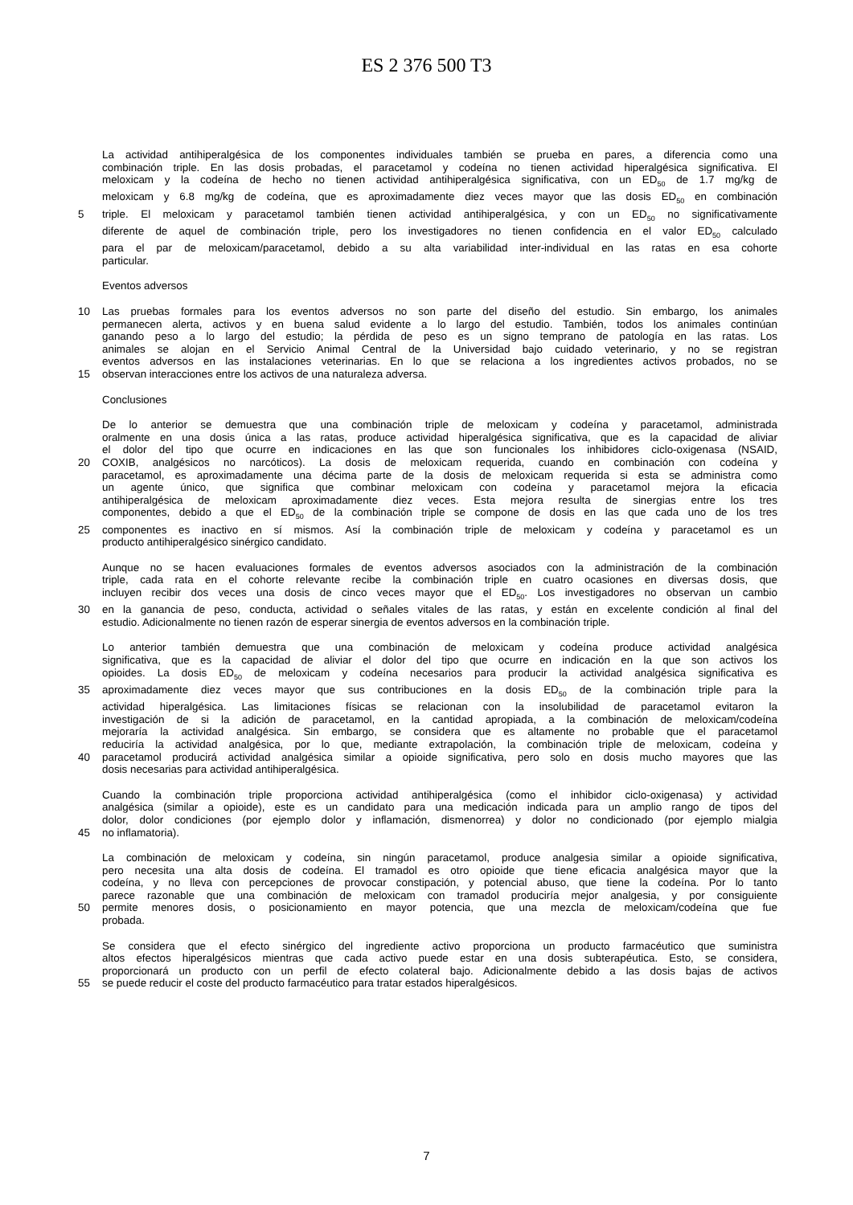ES 2 376 500 T3
La actividad antihiperalgésica de los componentes individuales también se prueba en pares, a diferencia como una
combinación triple. En las dosis probadas, el paracetamol y codeína no tienen actividad hiperalgésica significativa. El
meloxicam y la codeína de hecho no tienen actividad antihiperalgésica significativa, con un ED<sub>50</sub> de 1.7 mg/kg de
meloxicam y 6.8 mg/kg de codeína, que es aproximadamente diez veces mayor que las dosis ED<sub>50</sub> en combinación
5 triple. El meloxicam y paracetamol también tienen actividad antihiperalgésica, y con un ED<sub>50</sub> no significativamente
diferente de aquel de combinación triple, pero los investigadores no tienen confidencia en el valor ED<sub>50</sub> calculado
para el par de meloxicam/paracetamol, debido a su alta variabilidad inter-individual en las ratas en esa cohorte
particular.
Eventos adversos
10 Las pruebas formales para los eventos adversos no son parte del diseño del estudio. Sin embargo, los animales
permanecen alerta, activos y en buena salud evidente a lo largo del estudio. También, todos los animales continúan
ganando peso a lo largo del estudio; la pérdida de peso es un signo temprano de patología en las ratas. Los
animales se alojan en el Servicio Animal Central de la Universidad bajo cuidado veterinario, y no se registran
eventos adversos en las instalaciones veterinarias. En lo que se relaciona a los ingredientes activos probados, no se
15 observan interacciones entre los activos de una naturaleza adversa.
Conclusiones
De lo anterior se demuestra que una combinación triple de meloxicam y codeína y paracetamol, administrada
oralmente en una dosis única a las ratas, produce actividad hiperalgésica significativa, que es la capacidad de aliviar
el dolor del tipo que ocurre en indicaciones en las que son funcionales los inhibidores ciclo-oxigenasa (NSAID,
20 COXIB, analgésicos no narcóticos). La dosis de meloxicam requerida, cuando en combinación con codeína y
paracetamol, es aproximadamente una décima parte de la dosis de meloxicam requerida si esta se administra como
un agente único, que significa que combinar meloxicam con codeína y paracetamol mejora la eficacia
antihiperalgésica de meloxicam aproximadamente diez veces. Esta mejora resulta de sinergias entre los tres
componentes, debido a que el ED<sub>50</sub> de la combinación triple se compone de dosis en las que cada uno de los tres
25 componentes es inactivo en sí mismos. Así la combinación triple de meloxicam y codeína y paracetamol es un
producto antihiperalgésico sinérgico candidato.
Aunque no se hacen evaluaciones formales de eventos adversos asociados con la administración de la combinación
triple, cada rata en el cohorte relevante recibe la combinación triple en cuatro ocasiones en diversas dosis, que
incluyen recibir dos veces una dosis de cinco veces mayor que el ED<sub>50</sub>. Los investigadores no observan un cambio
30 en la ganancia de peso, conducta, actividad o señales vitales de las ratas, y están en excelente condición al final del
estudio. Adicionalmente no tienen razón de esperar sinergia de eventos adversos en la combinación triple.
Lo anterior también demuestra que una combinación de meloxicam y codeína produce actividad analgésica
significativa, que es la capacidad de aliviar el dolor del tipo que ocurre en indicación en la que son activos los
opioides. La dosis ED<sub>50</sub> de meloxicam y codeína necesarios para producir la actividad analgésica significativa es
35 aproximadamente diez veces mayor que sus contribuciones en la dosis ED<sub>50</sub> de la combinación triple para la
actividad hiperalgésica. Las limitaciones físicas se relacionan con la insolubilidad de paracetamol evitaron la
investigación de si la adición de paracetamol, en la cantidad apropiada, a la combinación de meloxicam/codeína
mejoraría la actividad analgésica. Sin embargo, se considera que es altamente no probable que el paracetamol
reduciría la actividad analgésica, por lo que, mediante extrapolación, la combinación triple de meloxicam, codeína y
40 paracetamol producirá actividad analgésica similar a opioide significativa, pero solo en dosis mucho mayores que las
dosis necesarias para actividad antihiperalgésica.
Cuando la combinación triple proporciona actividad antihiperalgésica (como el inhibidor ciclo-oxigenasa) y actividad
analgésica (similar a opioide), este es un candidato para una medicación indicada para un amplio rango de tipos del
dolor, dolor condiciones (por ejemplo dolor y inflamación, dismenorrea) y dolor no condicionado (por ejemplo mialgia
45 no inflamatoria).
La combinación de meloxicam y codeína, sin ningún paracetamol, produce analgesia similar a opioide significativa,
pero necesita una alta dosis de codeína. El tramadol es otro opioide que tiene eficacia analgésica mayor que la
codeína, y no lleva con percepciones de provocar constipación, y potencial abuso, que tiene la codeína. Por lo tanto
parece razonable que una combinación de meloxicam con tramadol produciría mejor analgesia, y por consiguiente
50 permite menores dosis, o posicionamiento en mayor potencia, que una mezcla de meloxicam/codeína que fue
probada.
Se considera que el efecto sinérgico del ingrediente activo proporciona un producto farmacéutico que suministra
altos efectos hiperalgésicos mientras que cada activo puede estar en una dosis subterapéutica. Esto, se considera,
proporcionará un producto con un perfil de efecto colateral bajo. Adicionalmente debido a las dosis bajas de activos
55 se puede reducir el coste del producto farmacéutico para tratar estados hiperalgésicos.
7